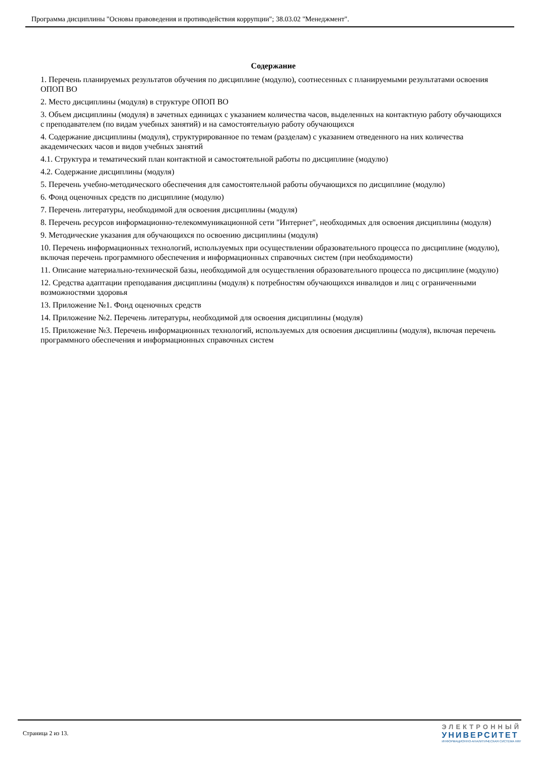Программа дисциплины "Основы правоведения и противодействия коррупции"; 38.03.02 "Менеджмент".
Содержание
1. Перечень планируемых результатов обучения по дисциплине (модулю), соотнесенных с планируемыми результатами освоения ОПОП ВО
2. Место дисциплины (модуля) в структуре ОПОП ВО
3. Объем дисциплины (модуля) в зачетных единицах с указанием количества часов, выделенных на контактную работу обучающихся с преподавателем (по видам учебных занятий) и на самостоятельную работу обучающихся
4. Содержание дисциплины (модуля), структурированное по темам (разделам) с указанием отведенного на них количества академических часов и видов учебных занятий
4.1. Структура и тематический план контактной и самостоятельной работы по дисциплине (модулю)
4.2. Содержание дисциплины (модуля)
5. Перечень учебно-методического обеспечения для самостоятельной работы обучающихся по дисциплине (модулю)
6. Фонд оценочных средств по дисциплине (модулю)
7. Перечень литературы, необходимой для освоения дисциплины (модуля)
8. Перечень ресурсов информационно-телекоммуникационной сети "Интернет", необходимых для освоения дисциплины (модуля)
9. Методические указания для обучающихся по освоению дисциплины (модуля)
10. Перечень информационных технологий, используемых при осуществлении образовательного процесса по дисциплине (модулю), включая перечень программного обеспечения и информационных справочных систем (при необходимости)
11. Описание материально-технической базы, необходимой для осуществления образовательного процесса по дисциплине (модулю)
12. Средства адаптации преподавания дисциплины (модуля) к потребностям обучающихся инвалидов и лиц с ограниченными возможностями здоровья
13. Приложение №1. Фонд оценочных средств
14. Приложение №2. Перечень литературы, необходимой для освоения дисциплины (модуля)
15. Приложение №3. Перечень информационных технологий, используемых для освоения дисциплины (модуля), включая перечень программного обеспечения и информационных справочных систем
Страница 2 из 13.
ЭЛЕКТРОННЫЙ
УНИВЕРСИТЕТ
ИНФОРМАЦИОННО-АНАЛИТИЧЕСКАЯ СИСТЕМА КФУ